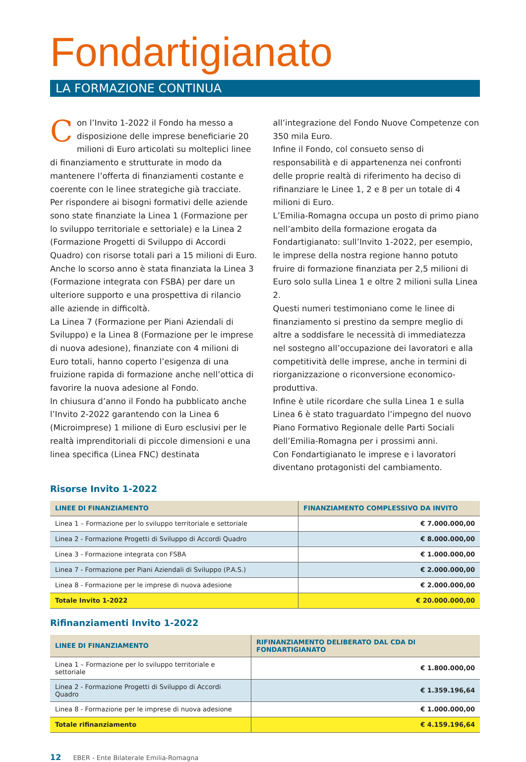Fondartigianato
LA FORMAZIONE CONTINUA
Con l’Invito 1-2022 il Fondo ha messo a disposizione delle imprese beneficiarie 20 milioni di Euro articolati su molteplici linee di finanziamento e strutturate in modo da mantenere l’offerta di finanziamenti costante e coerente con le linee strategiche già tracciate.
Per rispondere ai bisogni formativi delle aziende sono state finanziate la Linea 1 (Formazione per lo sviluppo territoriale e settoriale) e la Linea 2 (Formazione Progetti di Sviluppo di Accordi Quadro) con risorse totali pari a 15 milioni di Euro.
Anche lo scorso anno è stata finanziata la Linea 3 (Formazione integrata con FSBA) per dare un ulteriore supporto e una prospettiva di rilancio alle aziende in difficoltà.
La Linea 7 (Formazione per Piani Aziendali di Sviluppo) e la Linea 8 (Formazione per le imprese di nuova adesione), finanziate con 4 milioni di Euro totali, hanno coperto l’esigenza di una fruizione rapida di formazione anche nell’ottica di favorire la nuova adesione al Fondo.
In chiusura d’anno il Fondo ha pubblicato anche l’Invito 2-2022 garantendo con la Linea 6 (Microimprese) 1 milione di Euro esclusivi per le realtà imprenditoriali di piccole dimensioni e una linea specifica (Linea FNC) destinata all’integrazione del Fondo Nuove Competenze con 350 mila Euro.
Infine il Fondo, col consueto senso di responsabilità e di appartenenza nei confronti delle proprie realtà di riferimento ha deciso di rifinanziare le Linee 1, 2 e 8 per un totale di 4 milioni di Euro.
L’Emilia-Romagna occupa un posto di primo piano nell’ambito della formazione erogata da Fondartigianato: sull’Invito 1-2022, per esempio, le imprese della nostra regione hanno potuto fruire di formazione finanziata per 2,5 milioni di Euro solo sulla Linea 1 e oltre 2 milioni sulla Linea 2.
Questi numeri testimoniano come le linee di finanziamento si prestino da sempre meglio di altre a soddisfare le necessità di immediatezza nel sostegno all’occupazione dei lavoratori e alla competitività delle imprese, anche in termini di riorganizzazione o riconversione economico-produttiva.
Infine è utile ricordare che sulla Linea 1 e sulla Linea 6 è stato traguardato l’impegno del nuovo Piano Formativo Regionale delle Parti Sociali dell’Emilia-Romagna per i prossimi anni.
Con Fondartigianato le imprese e i lavoratori diventano protagonisti del cambiamento.
Risorse Invito 1-2022
| LINEE DI FINANZIAMENTO | FINANZIAMENTO COMPLESSIVO DA INVITO |
| --- | --- |
| Linea 1 – Formazione per lo sviluppo territoriale e settoriale | € 7.000.000,00 |
| Linea 2 - Formazione Progetti di Sviluppo di Accordi Quadro | € 8.000.000,00 |
| Linea 3 - Formazione integrata con FSBA | € 1.000.000,00 |
| Linea 7 - Formazione per Piani Aziendali di Sviluppo (P.A.S.) | € 2.000.000,00 |
| Linea 8 - Formazione per le imprese di nuova adesione | € 2.000.000,00 |
| Totale Invito 1-2022 | € 20.000.000,00 |
Rifinanziamenti Invito 1-2022
| LINEE DI FINANZIAMENTO | RIFINANZIAMENTO DELIBERATO DAL CDA DI FONDARTIGIANATO |
| --- | --- |
| Linea 1 – Formazione per lo sviluppo territoriale e settoriale | € 1.800.000,00 |
| Linea 2 - Formazione Progetti di Sviluppo di Accordi Quadro | € 1.359.196,64 |
| Linea 8 - Formazione per le imprese di nuova adesione | € 1.000.000,00 |
| Totale rifinanziamento | € 4.159.196,64 |
12 EBER - Ente Bilaterale Emilia-Romagna